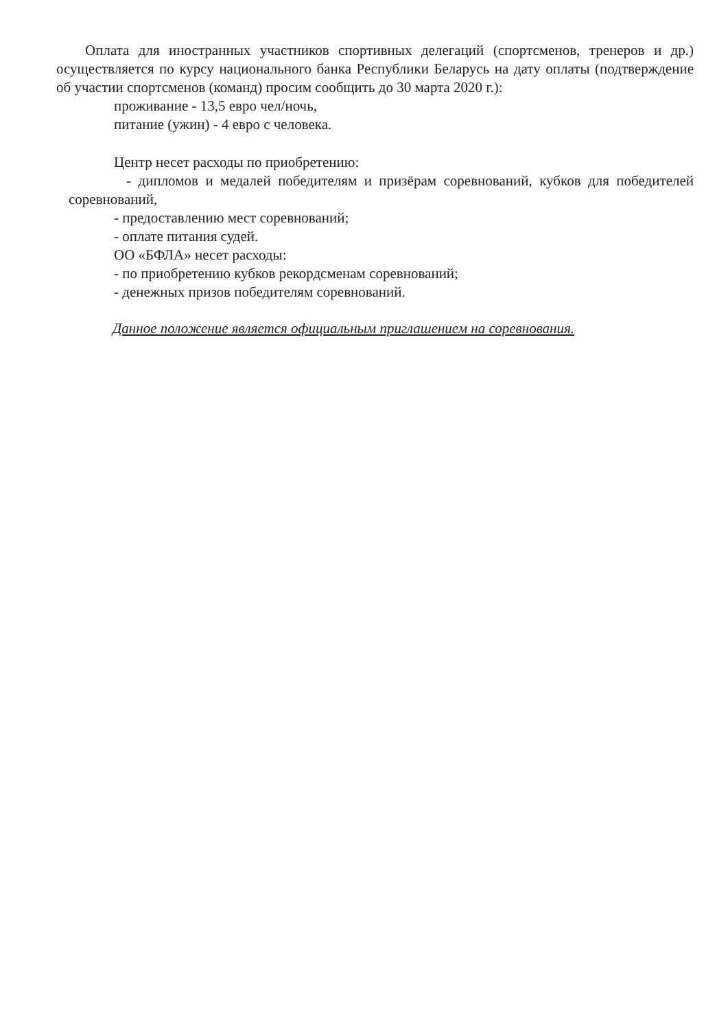Оплата для иностранных участников спортивных делегаций (спортсменов, тренеров и др.) осуществляется по курсу национального банка Республики Беларусь на дату оплаты (подтверждение об участии спортсменов (команд) просим сообщить до 30 марта 2020 г.):
проживание - 13,5 евро чел/ночь,
питание (ужин) - 4 евро с человека.
Центр несет расходы по приобретению:
- дипломов и медалей победителям и призёрам соревнований, кубков для победителей соревнований,
- предоставлению мест соревнований;
- оплате питания судей.
ОО «БФЛА» несет расходы:
- по приобретению кубков рекордсменам соревнований;
- денежных призов победителям соревнований.
Данное положение является официальным приглашением на соревнования.